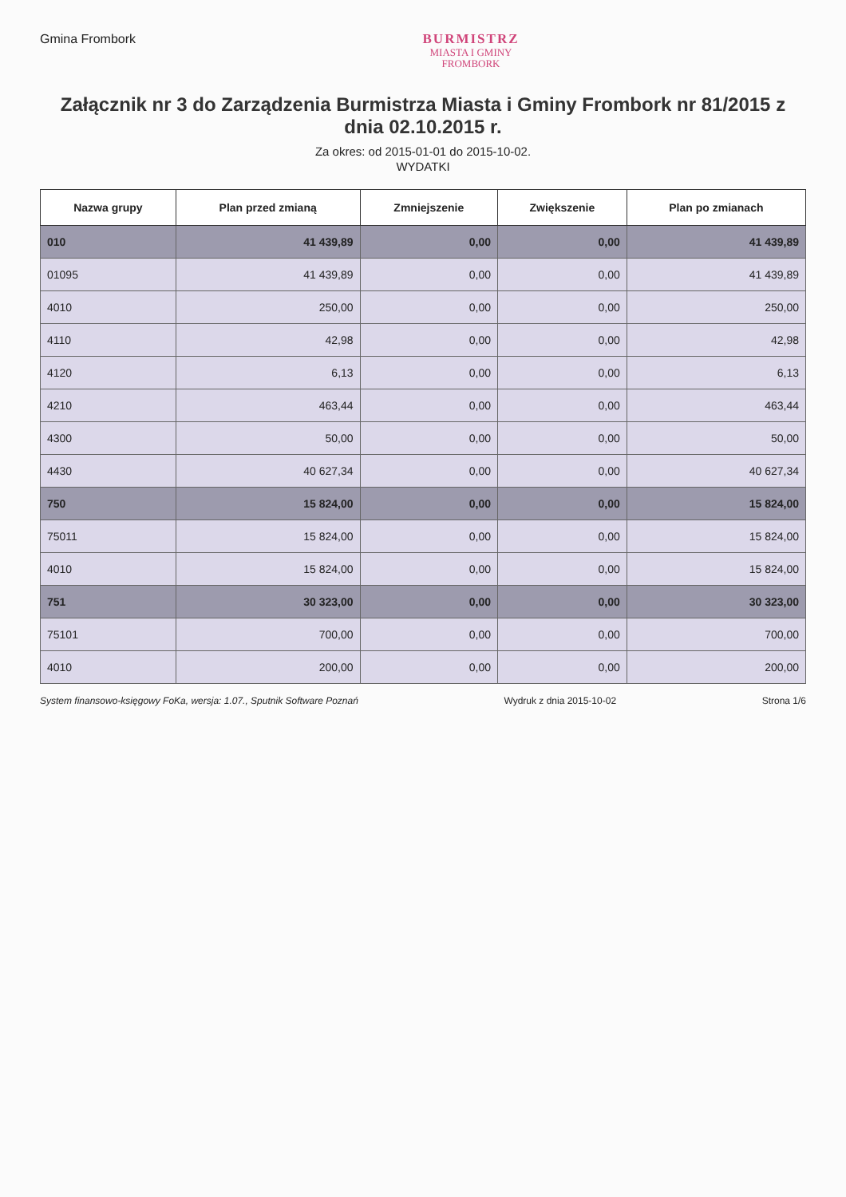Gmina Frombork
BURMISTRZ
MIASTA I GMINY
FROMBORK
Załącznik nr 3 do Zarządzenia Burmistrza Miasta i Gminy Frombork nr 81/2015 z dnia 02.10.2015 r.
Za okres: od 2015-01-01 do 2015-10-02.
WYDATKI
| Nazwa grupy | Plan przed zmianą | Zmniejszenie | Zwiększenie | Plan po zmianach |
| --- | --- | --- | --- | --- |
| 010 | 41 439,89 | 0,00 | 0,00 | 41 439,89 |
| 01095 | 41 439,89 | 0,00 | 0,00 | 41 439,89 |
| 4010 | 250,00 | 0,00 | 0,00 | 250,00 |
| 4110 | 42,98 | 0,00 | 0,00 | 42,98 |
| 4120 | 6,13 | 0,00 | 0,00 | 6,13 |
| 4210 | 463,44 | 0,00 | 0,00 | 463,44 |
| 4300 | 50,00 | 0,00 | 0,00 | 50,00 |
| 4430 | 40 627,34 | 0,00 | 0,00 | 40 627,34 |
| 750 | 15 824,00 | 0,00 | 0,00 | 15 824,00 |
| 75011 | 15 824,00 | 0,00 | 0,00 | 15 824,00 |
| 4010 | 15 824,00 | 0,00 | 0,00 | 15 824,00 |
| 751 | 30 323,00 | 0,00 | 0,00 | 30 323,00 |
| 75101 | 700,00 | 0,00 | 0,00 | 700,00 |
| 4010 | 200,00 | 0,00 | 0,00 | 200,00 |
System finansowo-księgowy FoKa, wersja: 1.07., Sputnik Software Poznań Wydruk z dnia 2015-10-02 Strona 1/6